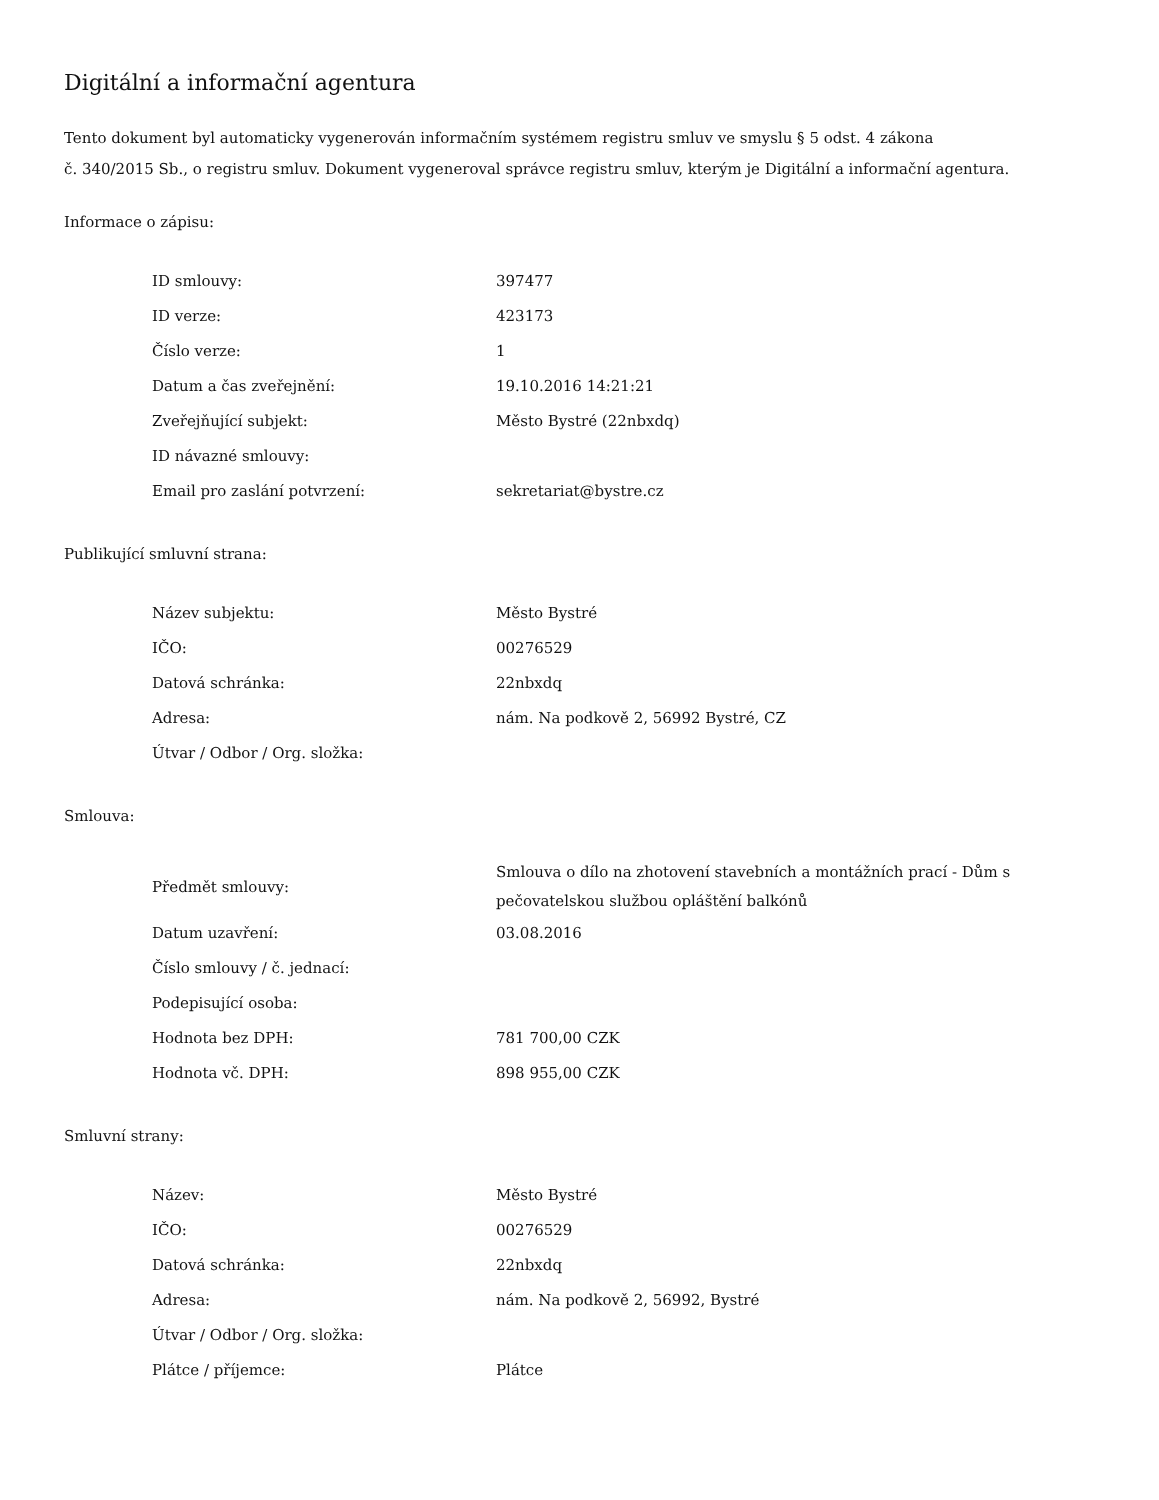Digitální a informační agentura
Tento dokument byl automaticky vygenerován informačním systémem registru smluv ve smyslu § 5 odst. 4 zákona
č. 340/2015 Sb., o registru smluv. Dokument vygeneroval správce registru smluv, kterým je Digitální a informační agentura.
Informace o zápisu:
| ID smlouvy: | 397477 |
| ID verze: | 423173 |
| Číslo verze: | 1 |
| Datum a čas zveřejnění: | 19.10.2016 14:21:21 |
| Zveřejňující subjekt: | Město Bystré (22nbxdq) |
| ID návazné smlouvy: | |
| Email pro zaslání potvrzení: | sekretariat@bystre.cz |
Publikující smluvní strana:
| Název subjektu: | Město Bystré |
| IČO: | 00276529 |
| Datová schránka: | 22nbxdq |
| Adresa: | nám. Na podkově 2, 56992 Bystré, CZ |
| Útvar / Odbor / Org. složka: | |
Smlouva:
| Předmět smlouvy: | Smlouva o dílo na zhotovení stavebních a montážních prací - Dům s pečovatelskou službou opláštění balkónů |
| Datum uzavření: | 03.08.2016 |
| Číslo smlouvy / č. jednací: | |
| Podepisující osoba: | |
| Hodnota bez DPH: | 781 700,00 CZK |
| Hodnota vč. DPH: | 898 955,00 CZK |
Smluvní strany:
| Název: | Město Bystré |
| IČO: | 00276529 |
| Datová schránka: | 22nbxdq |
| Adresa: | nám. Na podkově 2, 56992, Bystré |
| Útvar / Odbor / Org. složka: | |
| Plátce / příjemce: | Plátce |